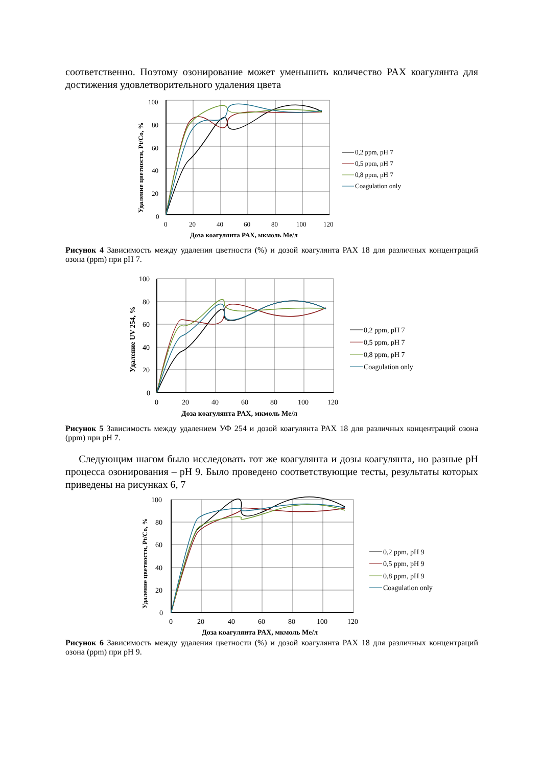соответственно. Поэтому озонирование может уменьшить количество PAX коагулянта для достижения удовлетворительного удаления цвета
100
80
60
40
20
0
0
20
40
60
80
100
120
Доза коагулянта PAX, мкмоль Me/л
Удаление цветности, Pt/Co, %
0,2 ppm, pH 7
0,5 ppm, pH 7
0,8 ppm, pH 7
Coagulation only
Рисунок 4 Зависимость между удаления цветности (%) и дозой коагулянта PAX 18 для различных концентраций озона (ppm) при pH 7.
100
80
60
40
20
0
0
20
40
60
80
100
120
Доза коагулянта PAX, мкмоль Me/л
Удаление UV 254, %
0,2 ppm, pH 7
0,5 ppm, pH 7
0,8 ppm, pH 7
Coagulation only
Рисунок 5 Зависимость между удалением УФ 254 и дозой коагулянта PAX 18 для различных концентраций озона (ppm) при pH 7.
Следующим шагом было исследовать тот же коагулянта и дозы коагулянта, но разные pH процесса озонирования – pH 9. Было проведено соответствующие тесты, результаты которых приведены на рисунках 6, 7
100
80
60
40
20
0
0
20
40
60
80
100
120
Доза коагулянта PAX, мкмоль Me/л
Удаление цветности, Pt/Co, %
0,2 ppm, pH 9
0,5 ppm, pH 9
0,8 ppm, pH 9
Coagulation only
Рисунок 6 Зависимость между удаления цветности (%) и дозой коагулянта PAX 18 для различных концентраций озона (ppm) при pH 9.